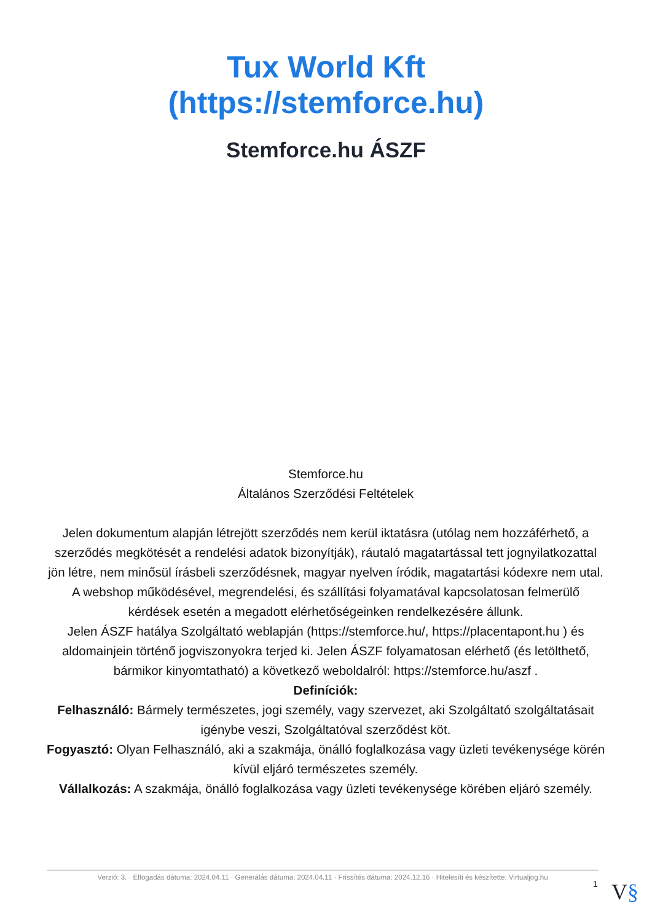Tux World Kft
(https://stemforce.hu)
Stemforce.hu ÁSZF
Stemforce.hu
Általános Szerződési Feltételek
Jelen dokumentum alapján létrejött szerződés nem kerül iktatásra (utólag nem hozzáférhető, a szerződés megkötését a rendelési adatok bizonyítják), ráutaló magatartással tett jognyilatkozattal jön létre, nem minősül írásbeli szerződésnek, magyar nyelven íródik, magatartási kódexre nem utal. A webshop működésével, megrendelési, és szállítási folyamatával kapcsolatosan felmerülő kérdések esetén a megadott elérhetőségeinken rendelkezésére állunk.
Jelen ÁSZF hatálya Szolgáltató weblapján (https://stemforce.hu/, https://placentapont.hu ) és aldomainjein történő jogviszonyokra terjed ki. Jelen ÁSZF folyamatosan elérhető (és letölthető, bármikor kinyomtatható) a következő weboldalról: https://stemforce.hu/aszf .
Definíciók:
Felhasználó: Bármely természetes, jogi személy, vagy szervezet, aki Szolgáltató szolgáltatásait igénybe veszi, Szolgáltatóval szerződést köt.
Fogyasztó: Olyan Felhasználó, aki a szakmája, önálló foglalkozása vagy üzleti tevékenysége körén kívül eljáró természetes személy.
Vállalkozás: A szakmája, önálló foglalkozása vagy üzleti tevékenysége körében eljáró személy.
Verzió: 3. · Elfogadás dátuma: 2024.04.11 · Generálás dátuma: 2024.04.11 · Frissítés dátuma: 2024.12.16 · Hitelesíti és készítette: Virtualjog.hu
1 V§